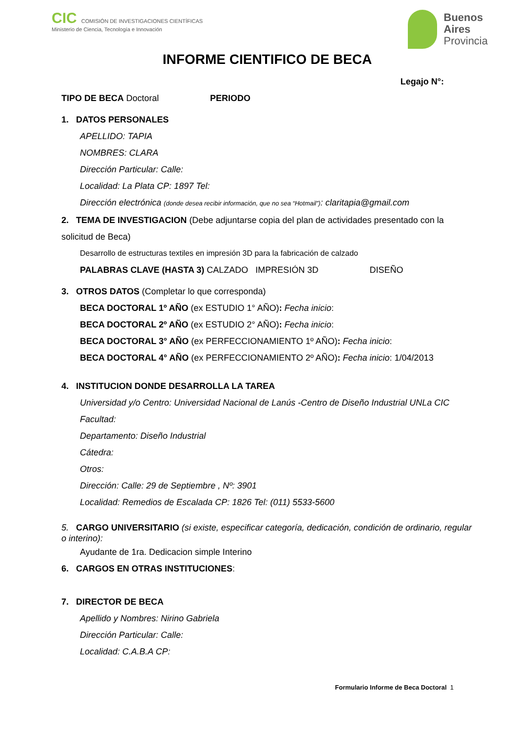CIC COMISIÓN DE INVESTIGACIONES CIENTÍFICAS
Ministerio de Ciencia, Tecnología e Innovación
Buenos
Aires
Provincia
INFORME CIENTIFICO DE BECA
Legajo N°:
TIPO DE BECA Doctoral PERIODO
1. DATOS PERSONALES
APELLIDO: TAPIA
NOMBRES: CLARA
Dirección Particular: Calle:
Localidad: La Plata CP: 1897 Tel:
Dirección electrónica (donde desea recibir información, que no sea “Hotmail”): claritapia@gmail.com
2. TEMA DE INVESTIGACION (Debe adjuntarse copia del plan de actividades presentado con la solicitud de Beca)
Desarrollo de estructuras textiles en impresión 3D para la fabricación de calzado
PALABRAS CLAVE (HASTA 3) CALZADO IMPRESIÓN 3D DISEÑO
3. OTROS DATOS (Completar lo que corresponda)
BECA DOCTORAL 1º AÑO (ex ESTUDIO 1° AÑO): Fecha inicio:
BECA DOCTORAL 2º AÑO (ex ESTUDIO 2° AÑO): Fecha inicio:
BECA DOCTORAL 3° AÑO (ex PERFECCIONAMIENTO 1º AÑO): Fecha inicio:
BECA DOCTORAL 4° AÑO (ex PERFECCIONAMIENTO 2º AÑO): Fecha inicio: 1/04/2013
4. INSTITUCION DONDE DESARROLLA LA TAREA
Universidad y/o Centro: Universidad Nacional de Lanús -Centro de Diseño Industrial UNLa CIC
Facultad:
Departamento: Diseño Industrial
Cátedra:
Otros:
Dirección: Calle: 29 de Septiembre , Nº: 3901
Localidad: Remedios de Escalada CP: 1826 Tel: (011) 5533-5600
5. CARGO UNIVERSITARIO (si existe, especificar categoría, dedicación, condición de ordinario, regular o interino):
Ayudante de 1ra. Dedicacion simple Interino
6. CARGOS EN OTRAS INSTITUCIONES:
7. DIRECTOR DE BECA
Apellido y Nombres: Nirino Gabriela
Dirección Particular: Calle:
Localidad: C.A.B.A CP:
Formulario Informe de Beca Doctoral 1